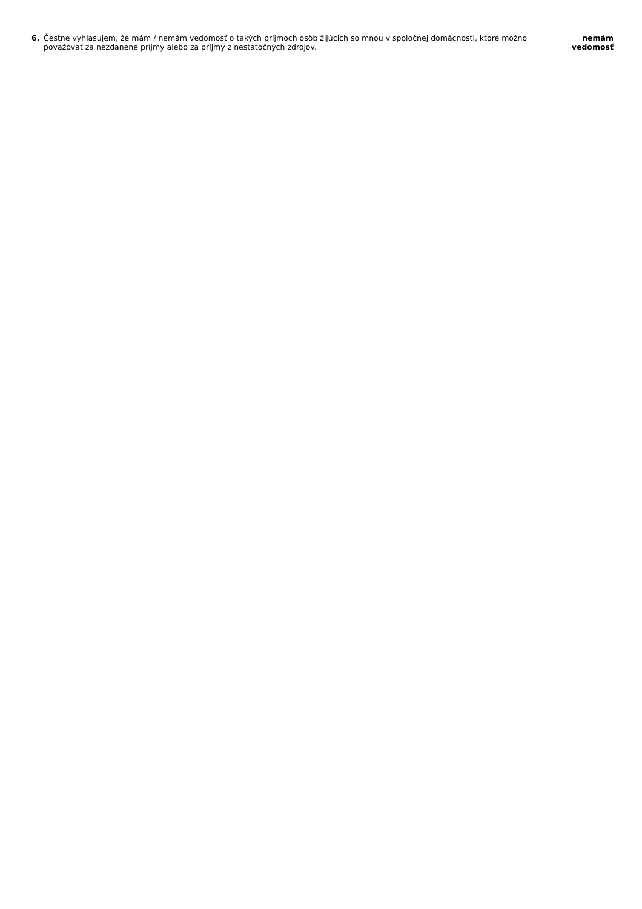6. Čestne vyhlasujem, že mám / nemám vedomosť o takých príjmoch osôb žijúcich so mnou v spoločnej domácnosti, ktoré možno považovať za nezdanené príjmy alebo za príjmy z nestatočných zdrojov.
nemám
vedomosť